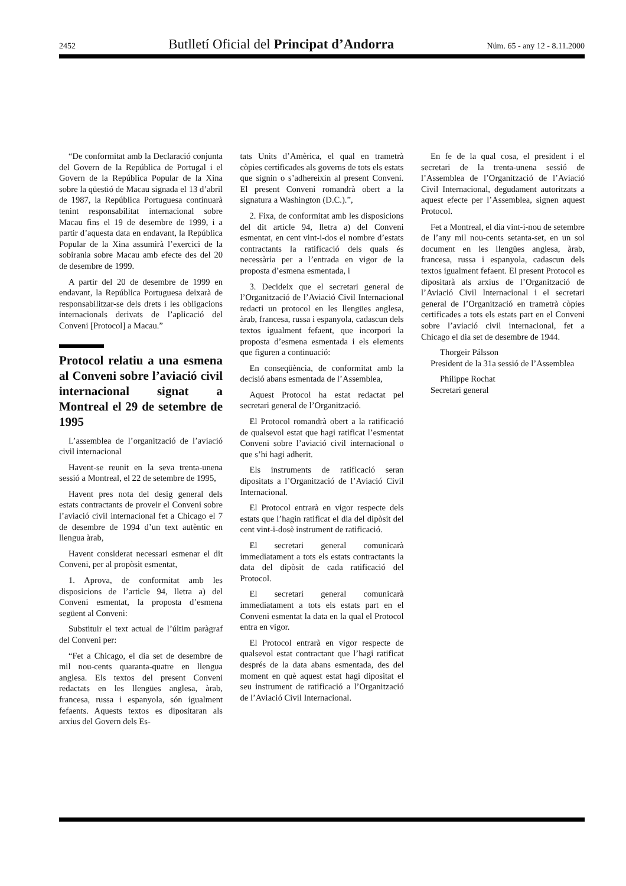2452 Butlletí Oficial del Principat d’Andorra Núm. 65 - any 12 - 8.11.2000
“De conformitat amb la Declaració conjunta del Govern de la República de Portugal i el Govern de la República Popular de la Xina sobre la qüestió de Macau signada el 13 d’abril de 1987, la República Portuguesa continuarà tenint responsabilitat internacional sobre Macau fins el 19 de desembre de 1999, i a partir d’aquesta data en endavant, la República Popular de la Xina assumirà l’exercici de la sobirania sobre Macau amb efecte des del 20 de desembre de 1999.
A partir del 20 de desembre de 1999 en endavant, la República Portuguesa deixarà de responsabilitzar-se dels drets i les obligacions internacionals derivats de l’aplicació del Conveni [Protocol] a Macau.”
Protocol relatiu a una esmena al Conveni sobre l’aviació civil internacional signat a Montreal el 29 de setembre de 1995
L’assemblea de l’organització de l’aviació civil internacional
Havent-se reunit en la seva trenta-unena sessió a Montreal, el 22 de setembre de 1995,
Havent pres nota del desig general dels estats contractants de proveir el Conveni sobre l’aviació civil internacional fet a Chicago el 7 de desembre de 1994 d’un text autèntic en llengua àrab,
Havent considerat necessari esmenar el dit Conveni, per al propòsit esmentat,
1. Aprova, de conformitat amb les disposicions de l’article 94, lletra a) del Conveni esmentat, la proposta d’esmena següent al Conveni:
Substituir el text actual de l’últim paràgraf del Conveni per:
“Fet a Chicago, el dia set de desembre de mil nou-cents quaranta-quatre en llengua anglesa. Els textos del present Conveni redactats en les llengües anglesa, àrab, francesa, russa i espanyola, són igualment fefaents. Aquests textos es dipositaran als arxius del Govern dels Es-
tats Units d’Amèrica, el qual en trametrà còpies certificades als governs de tots els estats que signin o s’adhereixin al present Conveni. El present Conveni romandrà obert a la signatura a Washington (D.C.).”,
2. Fixa, de conformitat amb les disposicions del dit article 94, lletra a) del Conveni esmentat, en cent vint-i-dos el nombre d’estats contractants la ratificació dels quals és necessària per a l’entrada en vigor de la proposta d’esmena esmentada, i
3. Decideix que el secretari general de l’Organització de l’Aviació Civil Internacional redacti un protocol en les llengües anglesa, àrab, francesa, russa i espanyola, cadascun dels textos igualment fefaent, que incorpori la proposta d’esmena esmentada i els elements que figuren a continuació:
En conseqüència, de conformitat amb la decisió abans esmentada de l’Assemblea,
Aquest Protocol ha estat redactat pel secretari general de l’Organització.
El Protocol romandrà obert a la ratificació de qualsevol estat que hagi ratificat l’esmentat Conveni sobre l’aviació civil internacional o que s’hi hagi adherit.
Els instruments de ratificació seran dipositats a l’Organització de l’Aviació Civil Internacional.
El Protocol entrarà en vigor respecte dels estats que l’hagin ratificat el dia del dipòsit del cent vint-i-dosè instrument de ratificació.
El secretari general comunicarà immediatament a tots els estats contractants la data del dipòsit de cada ratificació del Protocol.
El secretari general comunicarà immediatament a tots els estats part en el Conveni esmentat la data en la qual el Protocol entra en vigor.
El Protocol entrarà en vigor respecte de qualsevol estat contractant que l’hagi ratificat després de la data abans esmentada, des del moment en què aquest estat hagi dipositat el seu instrument de ratificació a l’Organització de l’Aviació Civil Internacional.
En fe de la qual cosa, el president i el secretari de la trenta-unena sessió de l’Assemblea de l’Organització de l’Aviació Civil Internacional, degudament autoritzats a aquest efecte per l’Assemblea, signen aquest Protocol.
Fet a Montreal, el dia vint-i-nou de setembre de l’any mil nou-cents setanta-set, en un sol document en les llengües anglesa, àrab, francesa, russa i espanyola, cadascun dels textos igualment fefaent. El present Protocol es dipositarà als arxius de l’Organització de l’Aviació Civil Internacional i el secretari general de l’Organització en trametrà còpies certificades a tots els estats part en el Conveni sobre l’aviació civil internacional, fet a Chicago el dia set de desembre de 1944.
Thorgeir Pálsson
President de la 31a sessió de l’Assemblea
Philippe Rochat
Secretari general